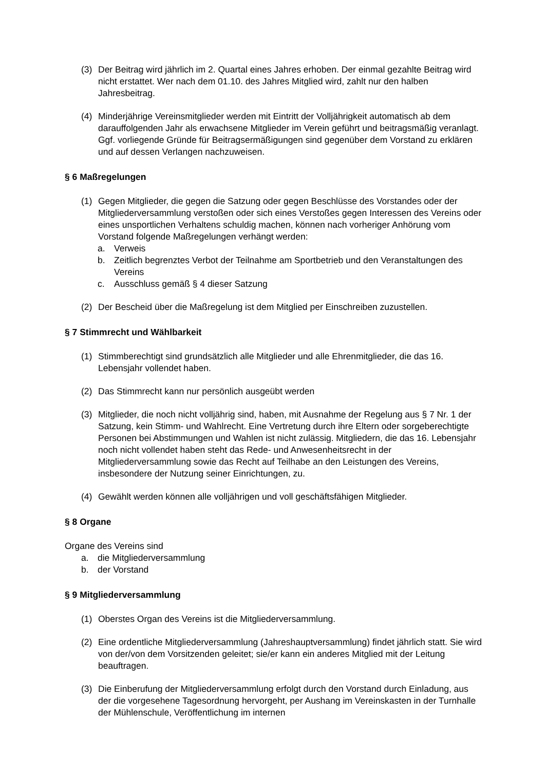(3) Der Beitrag wird jährlich im 2. Quartal eines Jahres erhoben. Der einmal gezahlte Beitrag wird nicht erstattet. Wer nach dem 01.10. des Jahres Mitglied wird, zahlt nur den halben Jahresbeitrag.
(4) Minderjährige Vereinsmitglieder werden mit Eintritt der Volljährigkeit automatisch ab dem darauffolgenden Jahr als erwachsene Mitglieder im Verein geführt und beitragsmäßig veranlagt. Ggf. vorliegende Gründe für Beitragsermäßigungen sind gegenüber dem Vorstand zu erklären und auf dessen Verlangen nachzuweisen.
§ 6 Maßregelungen
(1) Gegen Mitglieder, die gegen die Satzung oder gegen Beschlüsse des Vorstandes oder der Mitgliederversammlung verstoßen oder sich eines Verstoßes gegen Interessen des Vereins oder eines unsportlichen Verhaltens schuldig machen, können nach vorheriger Anhörung vom Vorstand folgende Maßregelungen verhängt werden:
a. Verweis
b. Zeitlich begrenztes Verbot der Teilnahme am Sportbetrieb und den Veranstaltungen des Vereins
c. Ausschluss gemäß § 4 dieser Satzung
(2) Der Bescheid über die Maßregelung ist dem Mitglied per Einschreiben zuzustellen.
§ 7 Stimmrecht und Wählbarkeit
(1) Stimmberechtigt sind grundsätzlich alle Mitglieder und alle Ehrenmitglieder, die das 16. Lebensjahr vollendet haben.
(2) Das Stimmrecht kann nur persönlich ausgeübt werden
(3) Mitglieder, die noch nicht volljährig sind, haben, mit Ausnahme der Regelung aus § 7 Nr. 1 der Satzung, kein Stimm- und Wahlrecht. Eine Vertretung durch ihre Eltern oder sorgeberechtigte Personen bei Abstimmungen und Wahlen ist nicht zulässig. Mitgliedern, die das 16. Lebensjahr noch nicht vollendet haben steht das Rede- und Anwesenheitsrecht in der Mitgliederversammlung sowie das Recht auf Teilhabe an den Leistungen des Vereins, insbesondere der Nutzung seiner Einrichtungen, zu.
(4) Gewählt werden können alle volljährigen und voll geschäftsfähigen Mitglieder.
§ 8 Organe
Organe des Vereins sind
a. die Mitgliederversammlung
b. der Vorstand
§ 9 Mitgliederversammlung
(1) Oberstes Organ des Vereins ist die Mitgliederversammlung.
(2) Eine ordentliche Mitgliederversammlung (Jahreshauptversammlung) findet jährlich statt. Sie wird von der/von dem Vorsitzenden geleitet; sie/er kann ein anderes Mitglied mit der Leitung beauftragen.
(3) Die Einberufung der Mitgliederversammlung erfolgt durch den Vorstand durch Einladung, aus der die vorgesehene Tagesordnung hervorgeht, per Aushang im Vereinskasten in der Turnhalle der Mühlenschule, Veröffentlichung im internen